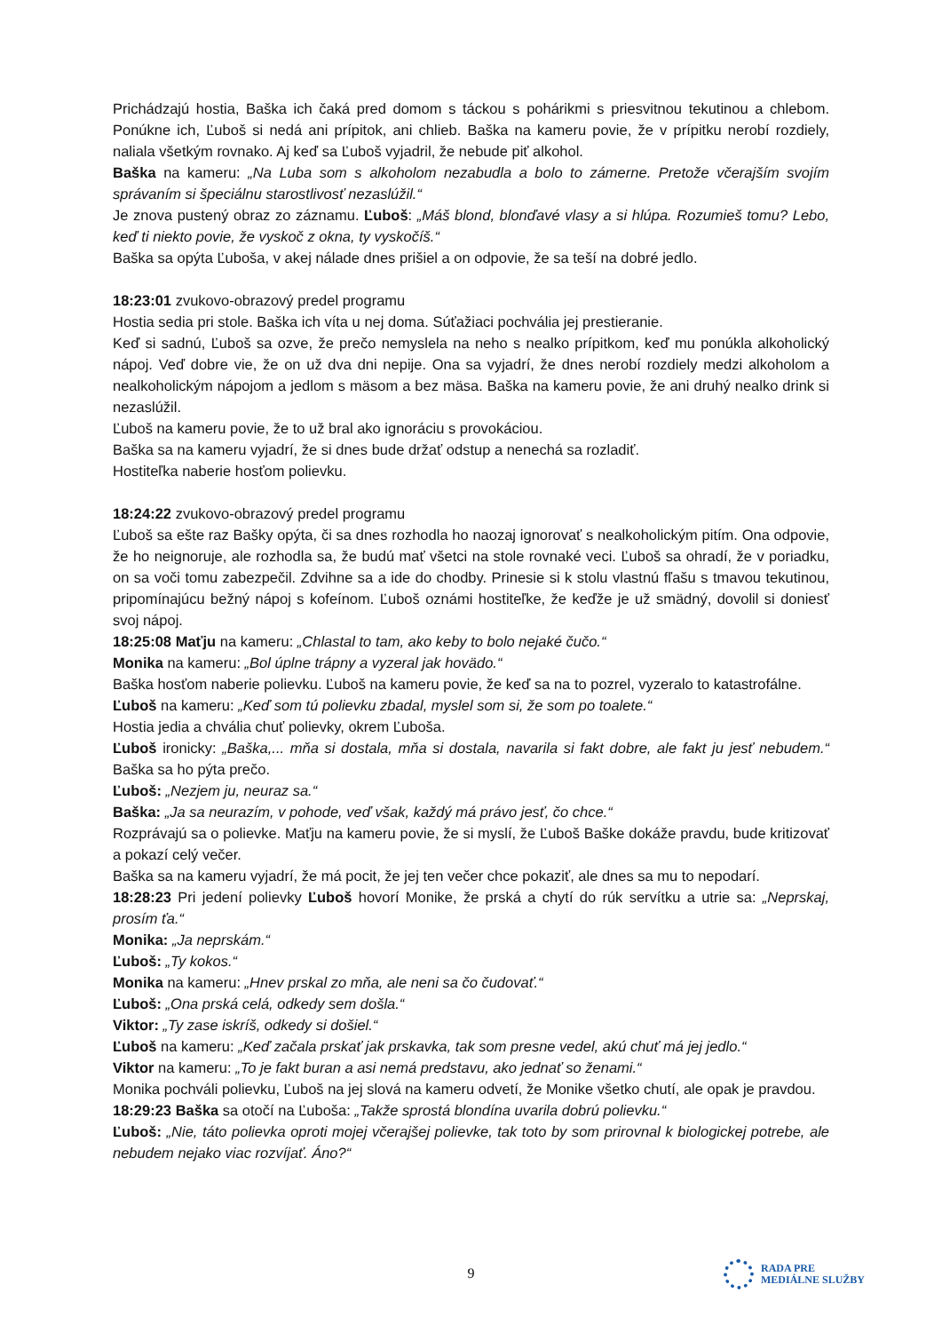Prichádzajú hostia, Baška ich čaká pred domom s táckou s pohárikmi s priesvitnou tekutinou a chlebom. Ponúkne ich, Ľuboš si nedá ani prípitok, ani chlieb. Baška na kameru povie, že v prípitku nerobí rozdiely, naliala všetkým rovnako. Aj keď sa Ľuboš vyjadril, že nebude piť alkohol.
Baška na kameru: „Na Luba som s alkoholom nezabudla a bolo to zámerne. Pretože včerajším svojím správaním si špeciálnu starostlivosť nezaslúžil.“
Je znova pustený obraz zo záznamu. Ľuboš: „Máš blond, blonďavé vlasy a si hlúpa. Rozumieš tomu? Lebo, keď ti niekto povie, že vyskoč z okna, ty vyskočíš.“
Baška sa opýta Ľuboša, v akej nálade dnes prišiel a on odpovie, že sa teší na dobré jedlo.
18:23:01 zvukovo-obrazový predel programu
Hostia sedia pri stole. Baška ich víta u nej doma. Súťažiaci pochvália jej prestieranie.
Keď si sadnú, Ľuboš sa ozve, že prečo nemyslela na neho s nealko prípitkom, keď mu ponúkla alkoholický nápoj. Veď dobre vie, že on už dva dni nepije. Ona sa vyjadrí, že dnes nerobí rozdiely medzi alkoholom a nealkoholickým nápojom a jedlom s mäsom a bez mäsa. Baška na kameru povie, že ani druhý nealko drink si nezaslúžil.
Ľuboš na kameru povie, že to už bral ako ignoráciu s provokáciou.
Baška sa na kameru vyjadrí, že si dnes bude držať odstup a nenechá sa rozladiť.
Hostiteľka naberie hosťom polievku.
18:24:22 zvukovo-obrazový predel programu
Ľuboš sa ešte raz Bašky opýta, či sa dnes rozhodla ho naozaj ignorovať s nealkoholickým pitím. Ona odpovie, že ho neignoruje, ale rozhodla sa, že budú mať všetci na stole rovnaké veci. Ľuboš sa ohradí, že v poriadku, on sa voči tomu zabezpečil. Zdvihne sa a ide do chodby. Prinesie si k stolu vlastnú fľašu s tmavou tekutinou, pripomínajúcu bežný nápoj s kofeínom. Ľuboš oznámi hostiteľke, že keďže je už smädný, dovolil si doniesť svoj nápoj.
18:25:08 Maťju na kameru: „Chlastal to tam, ako keby to bolo nejaké čučo.“
Monika na kameru: „Bol úplne trápny a vyzeral jak hovädo.“
Baška hosťom naberie polievku. Ľuboš na kameru povie, že keď sa na to pozrel, vyzeralo to katastrofálne.
Ľuboš na kameru: „Keď som tú polievku zbadal, myslel som si, že som po toalete.“
Hostia jedia a chvália chuť polievky, okrem Ľuboša.
Ľuboš ironicky: „Baška,... mňa si dostala, mňa si dostala, navarila si fakt dobre, ale fakt ju jesť nebudem.“ Baška sa ho pýta prečo.
Ľuboš: „Nezjem ju, neuraz sa.“
Baška: „Ja sa neurazím, v pohode, veď však, každý má právo jesť, čo chce.“
Rozprávajú sa o polievke. Maťju na kameru povie, že si myslí, že Ľuboš Baške dokáže pravdu, bude kritizovať a pokazí celý večer.
Baška sa na kameru vyjadrí, že má pocit, že jej ten večer chce pokaziť, ale dnes sa mu to nepodarí.
18:28:23 Pri jedení polievky Ľuboš hovorí Monike, že prská a chytí do rúk servítku a utrie sa: „Neprskaj, prosím ťa.“
Monika: „Ja neprskám.“
Ľuboš: „Ty kokos.“
Monika na kameru: „Hnev prskal zo mňa, ale neni sa čo čudovať.“
Ľuboš: „Ona prská celá, odkedy sem došla.“
Viktor: „Ty zase iskríš, odkedy si došiel.“
Ľuboš na kameru: „Keď začala prskať jak prskavka, tak som presne vedel, akú chuť má jej jedlo.“
Viktor na kameru: „To je fakt buran a asi nemá predstavu, ako jednať so ženami.“
Monika pochváli polievku, Ľuboš na jej slová na kameru odvetí, že Monike všetko chutí, ale opak je pravdou.
18:29:23 Baška sa otočí na Ľuboša: „Takže sprostá blondína uvarila dobrú polievku.“
Ľuboš: „Nie, táto polievka oproti mojej včerajšej polievke, tak toto by som prirovnal k biologickej potrebe, ale nebudem nejako viac rozvíjať. Áno?“
9
RADA PRE
MEDIÁLNE SLUŽBY